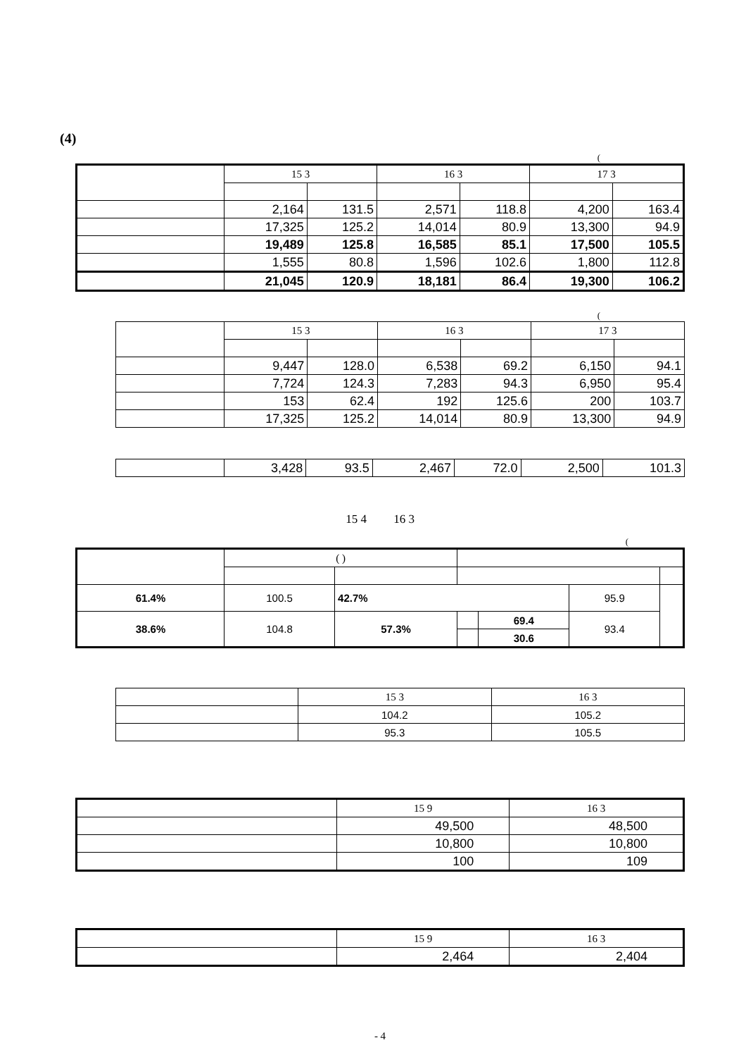(4)
(
| | 15 3 | | 16 3 | | 17 3 | |
| --- | --- | --- | --- | --- | --- | --- |
| | 2,164 | 131.5 | 2,571 | 118.8 | 4,200 | 163.4 |
| | 17,325 | 125.2 | 14,014 | 80.9 | 13,300 | 94.9 |
| | 19,489 | 125.8 | 16,585 | 85.1 | 17,500 | 105.5 |
| | 1,555 | 80.8 | 1,596 | 102.6 | 1,800 | 112.8 |
| | 21,045 | 120.9 | 18,181 | 86.4 | 19,300 | 106.2 |
(
| | 15 3 | | 16 3 | | 17 3 | |
| --- | --- | --- | --- | --- | --- | --- |
| | 9,447 | 128.0 | 6,538 | 69.2 | 6,150 | 94.1 |
| | 7,724 | 124.3 | 7,283 | 94.3 | 6,950 | 95.4 |
| | 153 | 62.4 | 192 | 125.6 | 200 | 103.7 |
| | 17,325 | 125.2 | 14,014 | 80.9 | 13,300 | 94.9 |
| | 3,428 | 93.5 | 2,467 | 72.0 | 2,500 | 101.3 |
15 4 16 3
(
| | ( ) | | | | | |
| --- | --- | --- | --- | --- | --- | --- |
| 61.4% | 100.5 | 42.7% | | | 95.9 | |
| 38.6% | 104.8 | 57.3% | | 69.4 | 93.4 | |
| | | | | 30.6 | | |
| | 15 3 | 16 3 |
| | 104.2 | 105.2 |
| | 95.3 | 105.5 |
| | 15 9 | 16 3 |
| --- | --- | --- |
| | 49,500 | 48,500 |
| | 10,800 | 10,800 |
| | 100 | 109 |
| | 15 9 | 16 3 |
| --- | --- | --- |
| | 2,464 | 2,404 |
- 4